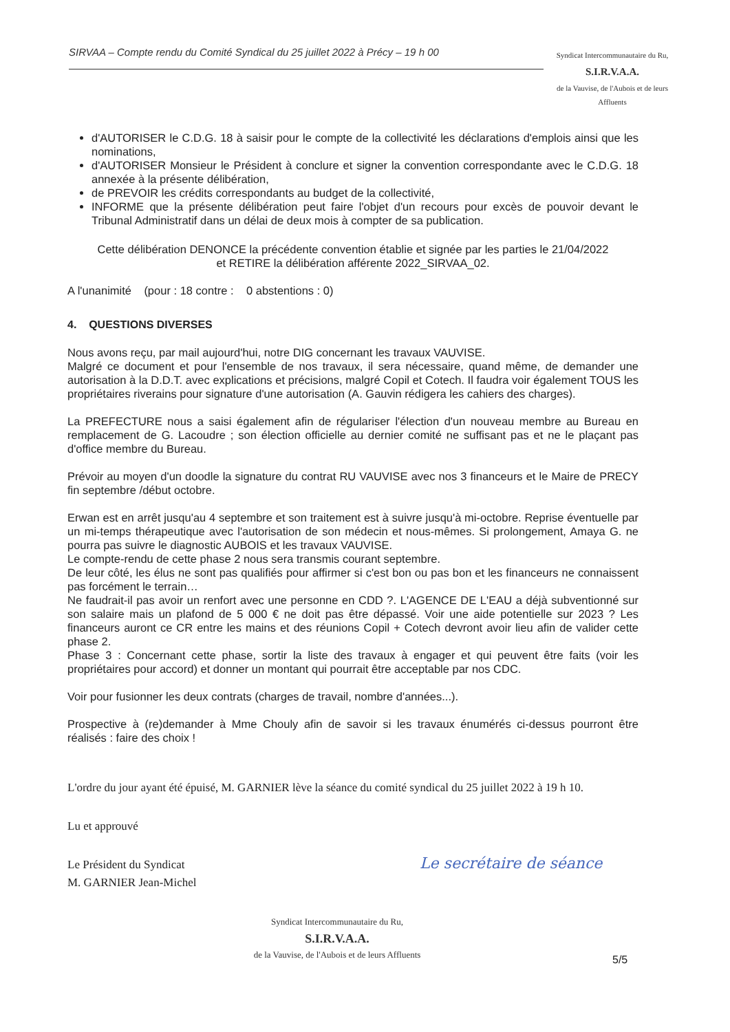SIRVAA – Compte rendu du Comité Syndical du 25 juillet 2022 à Précy – 19 h 00
Syndicat Intercommunautaire du Ru,
S.I.R.V.A.A.
de la Vauvise, de l'Aubois et de leurs Affluents
d'AUTORISER le C.D.G. 18 à saisir pour le compte de la collectivité les déclarations d'emplois ainsi que les nominations,
d'AUTORISER Monsieur le Président à conclure et signer la convention correspondante avec le C.D.G. 18 annexée à la présente délibération,
de PREVOIR les crédits correspondants au budget de la collectivité,
INFORME que la présente délibération peut faire l'objet d'un recours pour excès de pouvoir devant le Tribunal Administratif dans un délai de deux mois à compter de sa publication.
Cette délibération DENONCE la précédente convention établie et signée par les parties le 21/04/2022
et RETIRE la délibération afférente 2022_SIRVAA_02.
A l'unanimité (pour : 18 contre : 0 abstentions : 0)
4. QUESTIONS DIVERSES
Nous avons reçu, par mail aujourd'hui, notre DIG concernant les travaux VAUVISE.
Malgré ce document et pour l'ensemble de nos travaux, il sera nécessaire, quand même, de demander une autorisation à la D.D.T. avec explications et précisions, malgré Copil et Cotech. Il faudra voir également TOUS les propriétaires riverains pour signature d'une autorisation (A. Gauvin rédigera les cahiers des charges).
La PREFECTURE nous a saisi également afin de régulariser l'élection d'un nouveau membre au Bureau en remplacement de G. Lacoudre ; son élection officielle au dernier comité ne suffisant pas et ne le plaçant pas d'office membre du Bureau.
Prévoir au moyen d'un doodle la signature du contrat RU VAUVISE avec nos 3 financeurs et le Maire de PRECY fin septembre /début octobre.
Erwan est en arrêt jusqu'au 4 septembre et son traitement est à suivre jusqu'à mi-octobre. Reprise éventuelle par un mi-temps thérapeutique avec l'autorisation de son médecin et nous-mêmes. Si prolongement, Amaya G. ne pourra pas suivre le diagnostic AUBOIS et les travaux VAUVISE.
Le compte-rendu de cette phase 2 nous sera transmis courant septembre.
De leur côté, les élus ne sont pas qualifiés pour affirmer si c'est bon ou pas bon et les financeurs ne connaissent pas forcément le terrain…
Ne faudrait-il pas avoir un renfort avec une personne en CDD ?. L'AGENCE DE L'EAU a déjà subventionné sur son salaire mais un plafond de 5 000 € ne doit pas être dépassé. Voir une aide potentielle sur 2023 ? Les financeurs auront ce CR entre les mains et des réunions Copil + Cotech devront avoir lieu afin de valider cette phase 2.
Phase 3 : Concernant cette phase, sortir la liste des travaux à engager et qui peuvent être faits (voir les propriétaires pour accord) et donner un montant qui pourrait être acceptable par nos CDC.
Voir pour fusionner les deux contrats (charges de travail, nombre d'années...).
Prospective à (re)demander à Mme Chouly afin de savoir si les travaux énumérés ci-dessus pourront être réalisés : faire des choix !
L'ordre du jour ayant été épuisé, M. GARNIER lève la séance du comité syndical du 25 juillet 2022 à 19 h 10.
Lu et approuvé
Le Président du Syndicat
M. GARNIER Jean-Michel
Le secrétaire de séance
Syndicat Intercommunautaire du Ru,
S.I.R.V.A.A.
de la Vauvise, de l'Aubois et de leurs Affluents
5/5